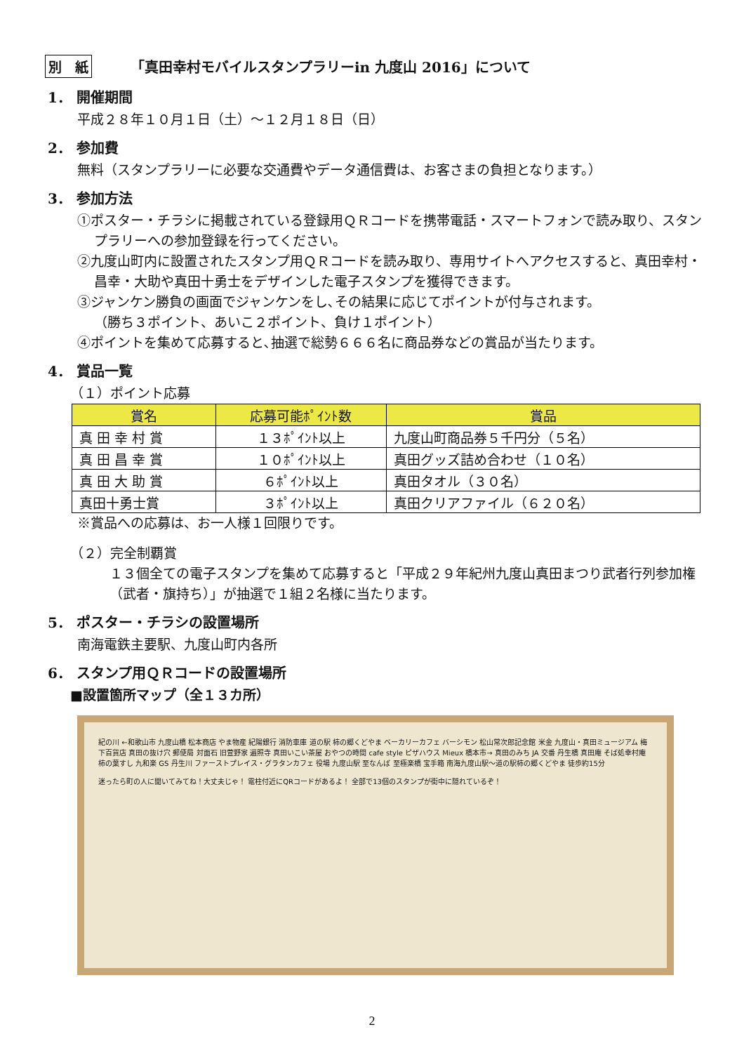別　紙 「真田幸村モバイルスタンプラリーin 九度山 2016」について
1． 開催期間
平成２８年１０月１日（土）～１２月１８日（日）
2． 参加費
無料（スタンプラリーに必要な交通費やデータ通信費は、お客さまの負担となります。）
3． 参加方法
①ポスター・チラシに掲載されている登録用ＱＲコードを携帯電話・スマートフォンで読み取り、スタンプラリーへの参加登録を行ってください。
②九度山町内に設置されたスタンプ用ＱＲコードを読み取り、専用サイトへアクセスすると、真田幸村・昌幸・大助や真田十勇士をデザインした電子スタンプを獲得できます。
③ジャンケン勝負の画面でジャンケンをし､その結果に応じてポイントが付与されます。
（勝ち３ポイント、あいこ２ポイント、負け１ポイント）
④ポイントを集めて応募すると､抽選で総勢６６６名に商品券などの賞品が当たります。
4． 賞品一覧
（１）ポイント応募
| 賞名 | 応募可能ﾎﾟｲﾝﾄ数 | 賞品 |
| --- | --- | --- |
| 真 田 幸 村 賞 | １３ﾎﾟｲﾝﾄ以上 | 九度山町商品券５千円分（５名） |
| 真 田 昌 幸 賞 | １０ﾎﾟｲﾝﾄ以上 | 真田グッズ詰め合わせ（１０名） |
| 真 田 大 助 賞 | ６ﾎﾟｲﾝﾄ以上 | 真田タオル（３０名） |
| 真田十勇士賞 | ３ﾎﾟｲﾝﾄ以上 | 真田クリアファイル（６２０名） |
※賞品への応募は、お一人様１回限りです。
（２）完全制覇賞
１３個全ての電子スタンプを集めて応募すると「平成２９年紀州九度山真田まつり武者行列参加権（武者・旗持ち）」が抽選で１組２名様に当たります。
5． ポスター・チラシの設置場所
南海電鉄主要駅、九度山町内各所
6． スタンプ用ＱＲコードの設置場所
■設置箇所マップ（全１３カ所）
紀の川 ←和歌山市 九度山橋 松本商店 やま物産 紀陽銀行 消防車庫 道の駅 柿の郷くどやま ベーカリーカフェ バーシモン 松山常次郎記念館 米金 九度山・真田ミュージアム 梅下百貨店 真田の抜け穴 郵便局 対面石 旧萱野家 遍照寺 真田いこい茶屋 おやつの時間 cafe style ピザハウス Mieux 橋本市→ 真田のみち JA 交番 丹生橋 真田庵 そば処幸村庵 柿の葉すし 九和楽 GS 丹生川 ファーストプレイス・グラタンカフェ 役場 九度山駅 至なんば 至極楽橋 宝手箱 南海九度山駅～道の駅柿の郷くどやま 徒歩約15分
迷ったら町の人に聞いてみてね！大丈夫じゃ！ 電柱付近にQRコードがあるよ！ 全部で13個のスタンプが街中に隠れているぞ！
2